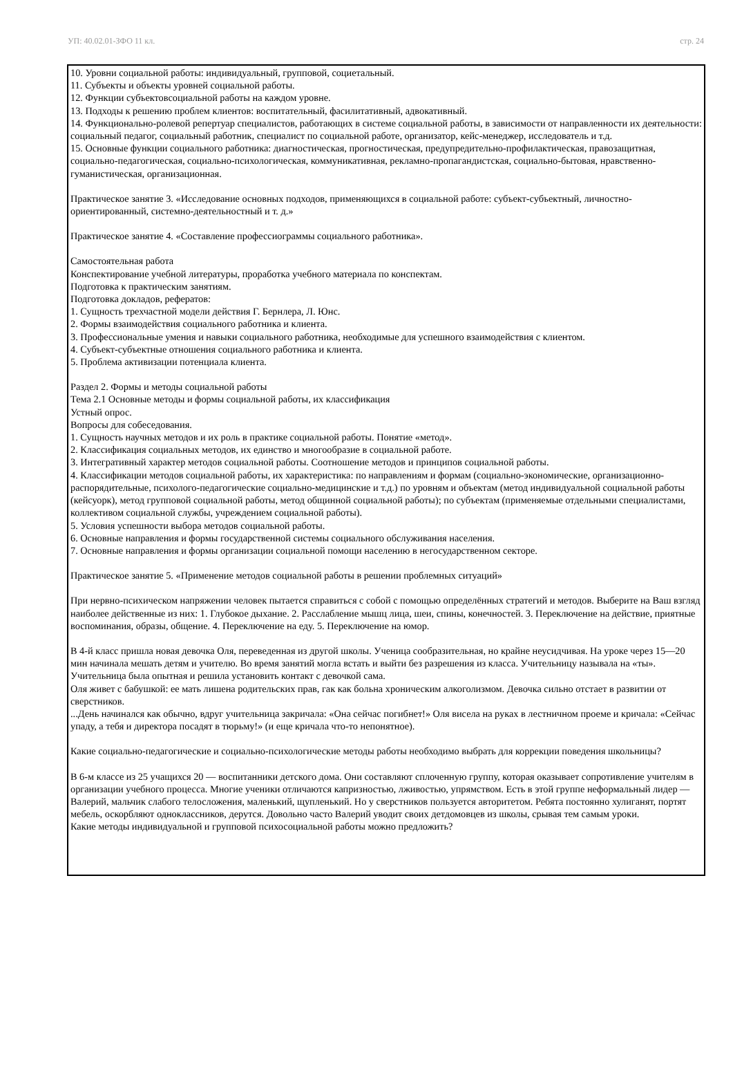УП: 40.02.01-ЗФО 11 кл. стр. 24
10. Уровни социальной работы: индивидуальный, групповой, социетальный.
11. Субъекты и объекты уровней социальной работы.
12. Функции субъектовсоциальной работы на каждом уровне.
13. Подходы к решению проблем клиентов: воспитательный, фасилитативный, адвокативный.
14. Функционально-ролевой репертуар специалистов, работающих в системе социальной работы, в зависимости от направленности их деятельности: социальный педагог, социальный работник, специалист по социальной работе, организатор, кейс-менеджер, исследователь и т.д.
15. Основные функции социального работника: диагностическая, прогностическая, предупредительно-профилактическая, правозащитная, социально-педагогическая, социально-психологическая, коммуникативная, рекламно-пропагандистская, социально-бытовая, нравственно-гуманистическая, организационная.
Практическое занятие 3. «Исследование основных подходов, применяющихся в социальной работе: субъект-субъектный, личностно-ориентированный, системно-деятельностный и т. д.»
Практическое занятие 4. «Составление профессиограммы социального работника».
Самостоятельная работа
Конспектирование учебной литературы, проработка учебного материала по конспектам.
Подготовка к практическим занятиям.
Подготовка докладов, рефератов:
1. Сущность трехчастной модели действия Г. Бернлера, Л. Юнс.
2. Формы взаимодействия социального работника и клиента.
3. Профессиональные умения и навыки социального работника, необходимые для успешного взаимодействия с клиентом.
4. Субъект-субъектные отношения социального работника и клиента.
5. Проблема активизации потенциала клиента.
Раздел 2. Формы и методы социальной работы
Тема 2.1 Основные методы и формы социальной работы, их классификация
Устный опрос.
Вопросы для собеседования.
1. Сущность научных методов и их роль в практике социальной работы. Понятие «метод».
2. Классификация социальных методов, их единство и многообразие в социальной работе.
3. Интегративный характер методов социальной работы. Соотношение методов и принципов социальной работы.
4. Классификации методов социальной работы, их характеристика: по направлениям и формам (социально-экономические, организационно-распорядительные, психолого-педагогические социально-медицинские и т.д.) по уровням и объектам (метод индивидуальной социальной работы (кейсуорк), метод групповой социальной работы, метод общинной социальной работы); по субъектам (применяемые отдельными специалистами, коллективом социальной службы, учреждением социальной работы).
5. Условия успешности выбора методов социальной работы.
6. Основные направления и формы государственной системы социального обслуживания населения.
7. Основные направления и формы организации социальной помощи населению в негосударственном секторе.
Практическое занятие 5. «Применение методов социальной работы в решении проблемных ситуаций»
При нервно-психическом напряжении человек пытается справиться с собой с помощью определённых стратегий и методов. Выберите на Ваш взгляд наиболее действенные из них: 1. Глубокое дыхание. 2. Расслабление мышц лица, шеи, спины, конечностей. 3. Переключение на действие, приятные воспоминания, образы, общение. 4. Переключение на еду. 5. Переключение на юмор.
В 4-й класс пришла новая девочка Оля, переведенная из другой школы. Ученица сообразительная, но крайне неусидчивая. На уроке через 15—20 мин начинала мешать детям и учителю. Во время занятий могла встать и выйти без разрешения из класса. Учительницу называла на «ты». Учительница была опытная и решила установить контакт с девочкой сама.
Оля живет с бабушкой: ее мать лишена родительских прав, гак как больна хроническим алкоголизмом. Девочка сильно отстает в развитии от сверстников.
...День начинался как обычно, вдруг учительница закричала: «Она сейчас погибнет!» Оля висела на руках в лестничном проеме и кричала: «Сейчас упаду, а тебя и директора посадят в тюрьму!» (и еще кричала что-то непонятное).
Какие социально-педагогические и социально-психологические методы работы необходимо выбрать для коррекции поведения школьницы?
В 6-м классе из 25 учащихся 20 — воспитанники детского дома. Они составляют сплоченную группу, которая оказывает сопротивление учителям в организации учебного процесса. Многие ученики отличаются капризностью, лживостью, упрямством. Есть в этой группе неформальный лидер — Валерий, мальчик слабого телосложения, маленький, щупленький. Но у сверстников пользуется авторитетом. Ребята постоянно хулиганят, портят мебель, оскорбляют одноклассников, дерутся. Довольно часто Валерий уводит своих детдомовцев из школы, срывая тем самым уроки.
Какие методы индивидуальной и групповой психосоциальной работы можно предложить?